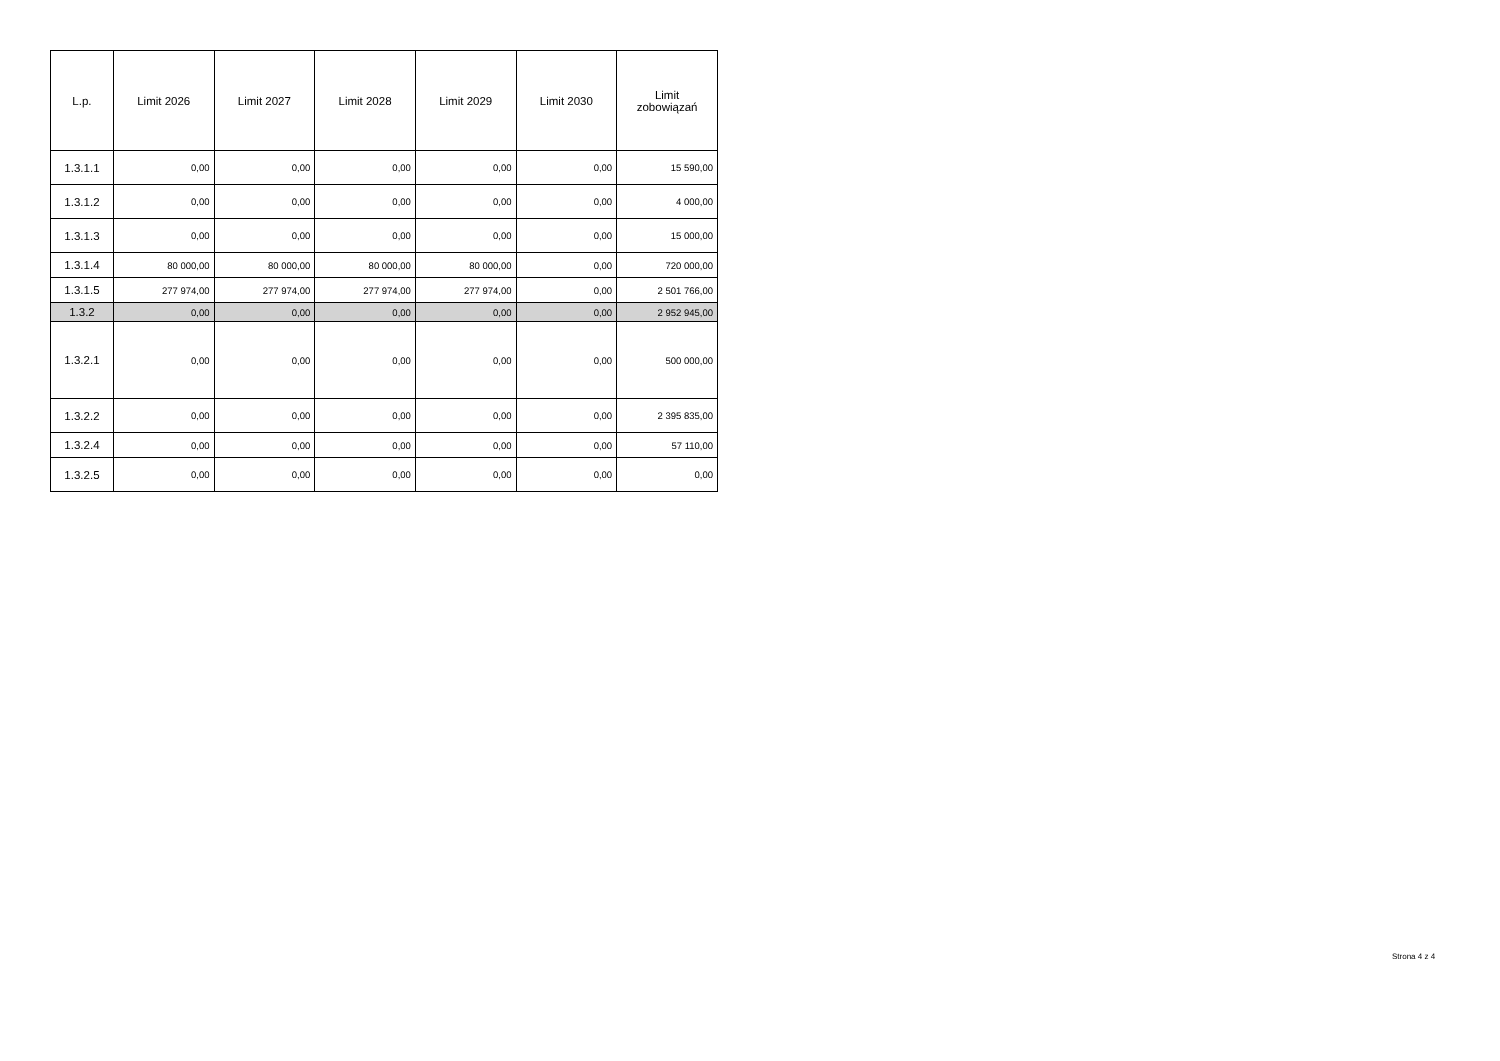| L.p. | Limit 2026 | Limit 2027 | Limit 2028 | Limit 2029 | Limit 2030 | Limit zobowiązań |
| --- | --- | --- | --- | --- | --- | --- |
| 1.3.1.1 | 0,00 | 0,00 | 0,00 | 0,00 | 0,00 | 15 590,00 |
| 1.3.1.2 | 0,00 | 0,00 | 0,00 | 0,00 | 0,00 | 4 000,00 |
| 1.3.1.3 | 0,00 | 0,00 | 0,00 | 0,00 | 0,00 | 15 000,00 |
| 1.3.1.4 | 80 000,00 | 80 000,00 | 80 000,00 | 80 000,00 | 0,00 | 720 000,00 |
| 1.3.1.5 | 277 974,00 | 277 974,00 | 277 974,00 | 277 974,00 | 0,00 | 2 501 766,00 |
| 1.3.2 | 0,00 | 0,00 | 0,00 | 0,00 | 0,00 | 2 952 945,00 |
| 1.3.2.1 | 0,00 | 0,00 | 0,00 | 0,00 | 0,00 | 500 000,00 |
| 1.3.2.2 | 0,00 | 0,00 | 0,00 | 0,00 | 0,00 | 2 395 835,00 |
| 1.3.2.4 | 0,00 | 0,00 | 0,00 | 0,00 | 0,00 | 57 110,00 |
| 1.3.2.5 | 0,00 | 0,00 | 0,00 | 0,00 | 0,00 | 0,00 |
Strona 4 z 4